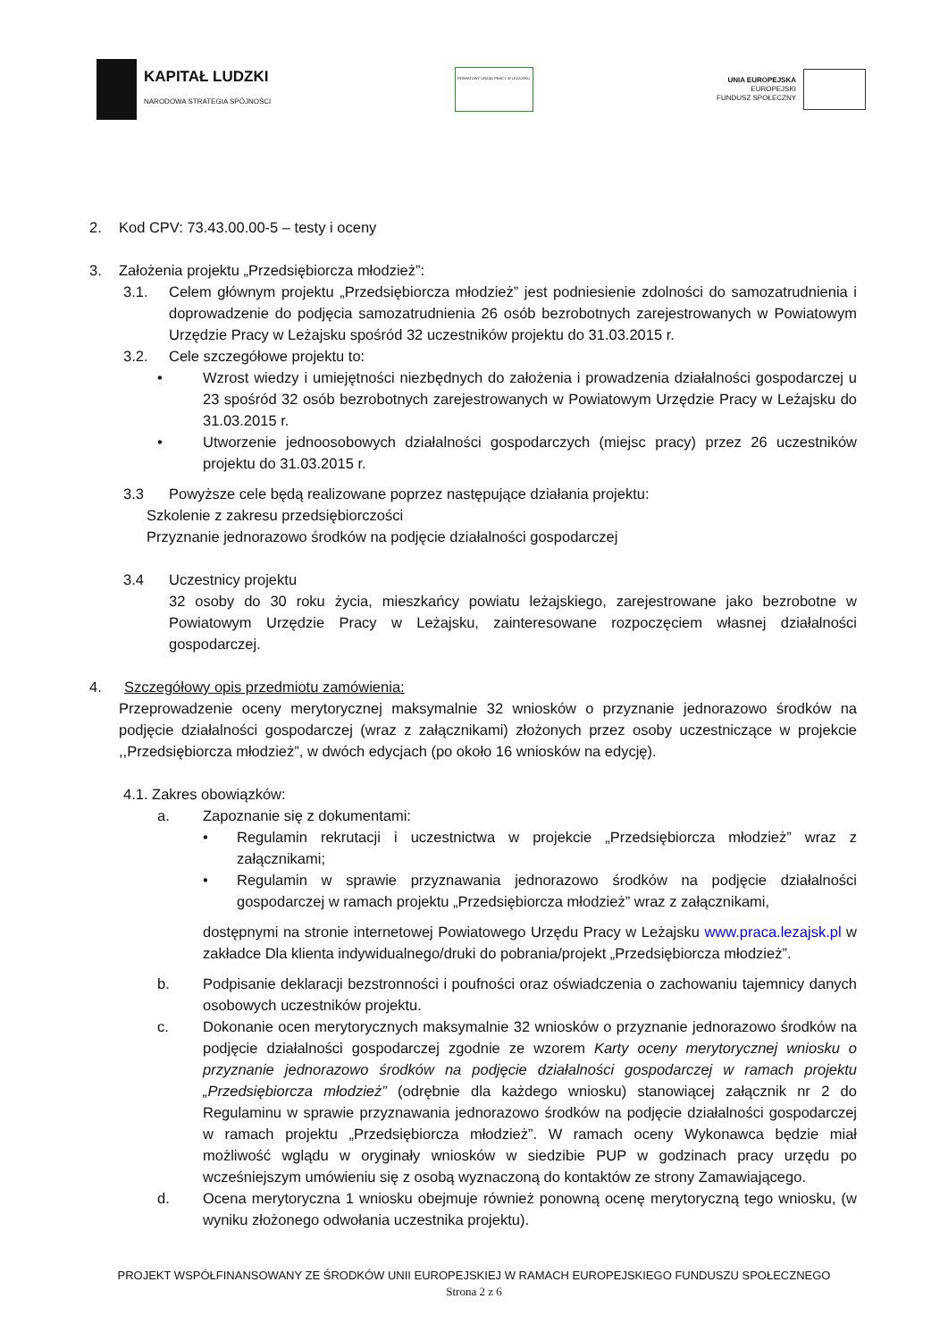KAPITAŁ LUDZKI
NARODOWA STRATEGIA SPÓJNOŚCI
POWIATOWY URZĄD PRACY W LEŻAJSKU
UNIA EUROPEJSKA
EUROPEJSKI
FUNDUSZ SPOŁECZNY
2. Kod CPV: 73.43.00.00-5 – testy i oceny
3. Założenia projektu „Przedsiębiorcza młodzież”:
3.1. Celem głównym projektu „Przedsiębiorcza młodzież” jest podniesienie zdolności do samozatrudnienia i doprowadzenie do podjęcia samozatrudnienia 26 osób bezrobotnych zarejestrowanych w Powiatowym Urzędzie Pracy w Leżajsku spośród 32 uczestników projektu do 31.03.2015 r.
3.2. Cele szczegółowe projektu to:
• Wzrost wiedzy i umiejętności niezbędnych do założenia i prowadzenia działalności gospodarczej u 23 spośród 32 osób bezrobotnych zarejestrowanych w Powiatowym Urzędzie Pracy w Leżajsku do 31.03.2015 r.
• Utworzenie jednoosobowych działalności gospodarczych (miejsc pracy) przez 26 uczestników projektu do 31.03.2015 r.
3.3 Powyższe cele będą realizowane poprzez następujące działania projektu:
Szkolenie z zakresu przedsiębiorczości
Przyznanie jednorazowo środków na podjęcie działalności gospodarczej
3.4 Uczestnicy projektu
32 osoby do 30 roku życia, mieszkańcy powiatu leżajskiego, zarejestrowane jako bezrobotne w Powiatowym Urzędzie Pracy w Leżajsku, zainteresowane rozpoczęciem własnej działalności gospodarczej.
4. Szczegółowy opis przedmiotu zamówienia:
Przeprowadzenie oceny merytorycznej maksymalnie 32 wniosków o przyznanie jednorazowo środków na podjęcie działalności gospodarczej (wraz z załącznikami) złożonych przez osoby uczestniczące w projekcie ,,Przedsiębiorcza młodzież”, w dwóch edycjach (po około 16 wniosków na edycję).
4.1. Zakres obowiązków:
a. Zapoznanie się z dokumentami:
• Regulamin rekrutacji i uczestnictwa w projekcie „Przedsiębiorcza młodzież” wraz z załącznikami;
• Regulamin w sprawie przyznawania jednorazowo środków na podjęcie działalności gospodarczej w ramach projektu „Przedsiębiorcza młodzież” wraz z załącznikami,
dostępnymi na stronie internetowej Powiatowego Urzędu Pracy w Leżajsku www.praca.lezajsk.pl w zakładce Dla klienta indywidualnego/druki do pobrania/projekt „Przedsiębiorcza młodzież”.
b. Podpisanie deklaracji bezstronności i poufności oraz oświadczenia o zachowaniu tajemnicy danych osobowych uczestników projektu.
c. Dokonanie ocen merytorycznych maksymalnie 32 wniosków o przyznanie jednorazowo środków na podjęcie działalności gospodarczej zgodnie ze wzorem Karty oceny merytorycznej wniosku o przyznanie jednorazowo środków na podjęcie działalności gospodarczej w ramach projektu „Przedsiębiorcza młodzież” (odrębnie dla każdego wniosku) stanowiącej załącznik nr 2 do Regulaminu w sprawie przyznawania jednorazowo środków na podjęcie działalności gospodarczej w ramach projektu „Przedsiębiorcza młodzież”. W ramach oceny Wykonawca będzie miał możliwość wglądu w oryginały wniosków w siedzibie PUP w godzinach pracy urzędu po wcześniejszym umówieniu się z osobą wyznaczoną do kontaktów ze strony Zamawiającego.
d. Ocena merytoryczna 1 wniosku obejmuje również ponowną ocenę merytoryczną tego wniosku, (w wyniku złożonego odwołania uczestnika projektu).
PROJEKT WSPÓŁFINANSOWANY ZE ŚRODKÓW UNII EUROPEJSKIEJ W RAMACH EUROPEJSKIEGO FUNDUSZU SPOŁECZNEGO
Strona 2 z 6